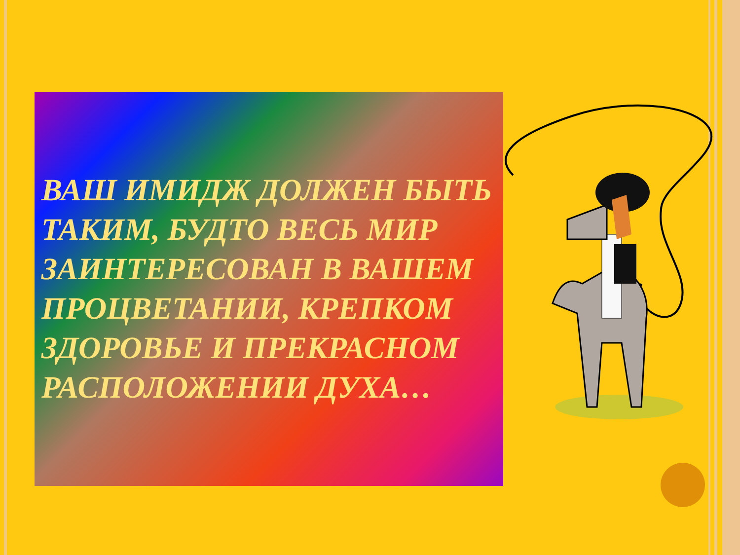ВАШ ИМИДЖ ДОЛЖЕН БЫТЬ ТАКИМ, БУДТО ВЕСЬ МИР ЗАИНТЕРЕСОВАН В ВАШЕМ ПРОЦВЕТАНИИ, КРЕПКОМ ЗДОРОВЬЕ И ПРЕКРАСНОМ РАСПОЛОЖЕНИИ ДУХА…